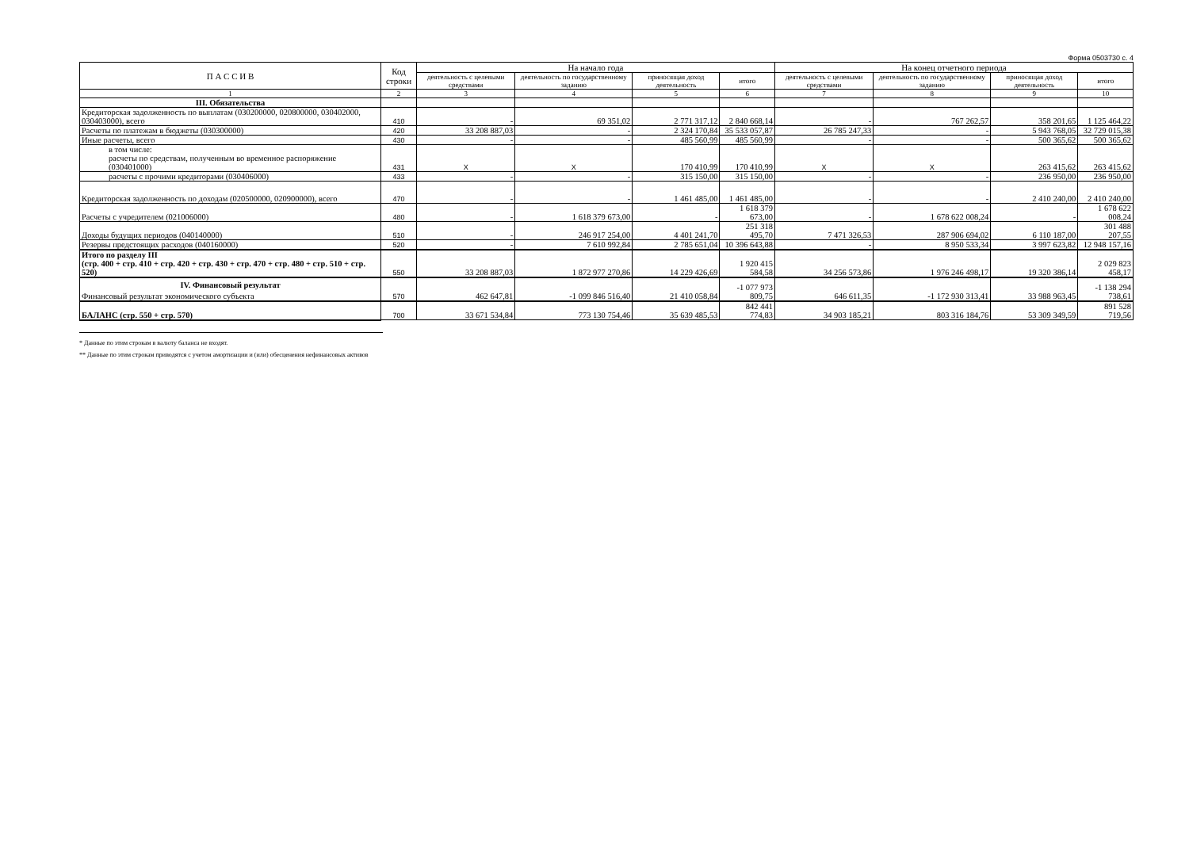Форма 0503730 с. 4
| П А С С И В | Код строки | На начало года | | | | На конец отчетного периода | | | |
| --- | --- | --- | --- | --- | --- | --- | --- | --- | --- |
| | | деятельность с целевыми средствами | деятельность по государственному заданию | приносящая доход деятельность | итого | деятельность с целевыми средствами | деятельность по государственному заданию | приносящая доход деятельность | итого |
| 1 | 2 | 3 | 4 | 5 | 6 | 7 | 8 | 9 | 10 |
| III. Обязательства | | | | | | | | | |
| Кредиторская задолженность по выплатам (030200000, 020800000, 030402000, 030403000), всего | 410 | - | 69 351,02 | 2 771 317,12 | 2 840 668,14 | - | 767 262,57 | 358 201,65 | 1 125 464,22 |
| Расчеты по платежам в бюджеты (030300000) | 420 | 33 208 887,03 | - | 2 324 170,84 | 35 533 057,87 | 26 785 247,33 | - | 5 943 768,05 | 32 729 015,38 |
| Иные расчеты, всего | 430 | - | - | 485 560,99 | 485 560,99 | - | - | 500 365,62 | 500 365,62 |
| в том числе: расчеты по средствам, полученным во временное распоряжение (030401000) | 431 | X | X | 170 410,99 | 170 410,99 | X | X | 263 415,62 | 263 415,62 |
| расчеты с прочими кредиторами (030406000) | 433 | - | - | 315 150,00 | 315 150,00 | - | - | 236 950,00 | 236 950,00 |
| Кредиторская задолженность по доходам (020500000, 020900000), всего | 470 | - | - | 1 461 485,00 | 1 461 485,00 | - | - | 2 410 240,00 | 2 410 240,00 |
| Расчеты с учредителем (021006000) | 480 | - | 1 618 379 673,00 | - | 1 618 379 673,00 | - | 1 678 622 008,24 | - | 1 678 622 008,24 |
| Доходы будущих периодов (040140000) | 510 | - | 246 917 254,00 | 4 401 241,70 | 251 318 495,70 | 7 471 326,53 | 287 906 694,02 | 6 110 187,00 | 301 488 207,55 |
| Резервы предстоящих расходов (040160000) | 520 | - | 7 610 992,84 | 2 785 651,04 | 10 396 643,88 | - | 8 950 533,34 | 3 997 623,82 | 12 948 157,16 |
| Итого по разделу III (стр. 400 + стр. 410 + стр. 420 + стр. 430 + стр. 470 + стр. 480 + стр. 510 + стр. 520) | 550 | 33 208 887,03 | 1 872 977 270,86 | 14 229 426,69 | 1 920 415 584,58 | 34 256 573,86 | 1 976 246 498,17 | 19 320 386,14 | 2 029 823 458,17 |
| IV. Финансовый результат Финансовый результат экономического субъекта | 570 | 462 647,81 | -1 099 846 516,40 | 21 410 058,84 | -1 077 973 809,75 | 646 611,35 | -1 172 930 313,41 | 33 988 963,45 | -1 138 294 738,61 |
| БАЛАНС (стр. 550 + стр. 570) | 700 | 33 671 534,84 | 773 130 754,46 | 35 639 485,53 | 842 441 774,83 | 34 903 185,21 | 803 316 184,76 | 53 309 349,59 | 891 528 719,56 |
* Данные по этим строкам в валюту баланса не входят.
** Данные по этим строкам приводятся с учетом амортизации и (или) обесценения нефинансовых активов